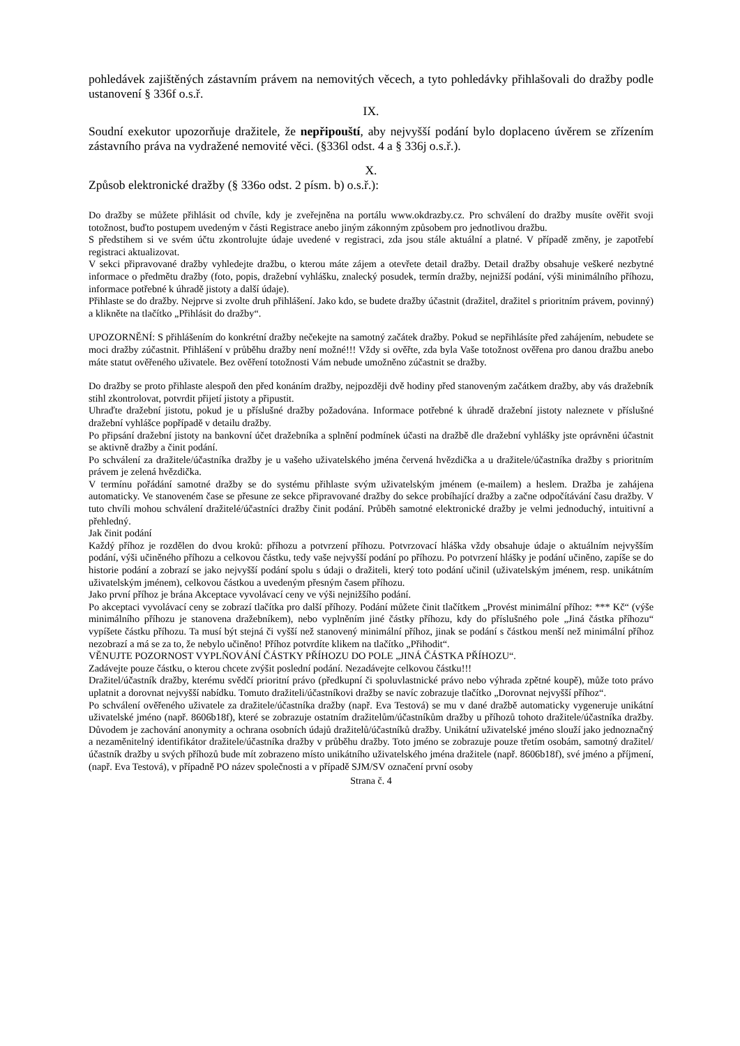pohledávek zajištěných zástavním právem na nemovitých věcech, a tyto pohledávky přihlašovali do dražby podle ustanovení § 336f o.s.ř.
IX.
Soudní exekutor upozorňuje dražitele, že nepřipouští, aby nejvyšší podání bylo doplaceno úvěrem se zřízením zástavního práva na vydražené nemovité věci. (§336l odst. 4 a § 336j o.s.ř.).
X.
Způsob elektronické dražby (§ 336o odst. 2 písm. b) o.s.ř.):
Do dražby se můžete přihlásit od chvíle, kdy je zveřejněna na portálu www.okdrazby.cz. Pro schválení do dražby musíte ověřit svoji totožnost, buďto postupem uvedeným v části Registrace anebo jiným zákonným způsobem pro jednotlivou dražbu.
S předstihem si ve svém účtu zkontrolujte údaje uvedené v registraci, zda jsou stále aktuální a platné. V případě změny, je zapotřebí registraci aktualizovat.
V sekci připravované dražby vyhledejte dražbu, o kterou máte zájem a otevřete detail dražby. Detail dražby obsahuje veškeré nezbytné informace o předmětu dražby (foto, popis, dražební vyhlášku, znalecký posudek, termín dražby, nejnižší podání, výši minimálního příhozu, informace potřebné k úhradě jistoty a další údaje).
Přihlaste se do dražby. Nejprve si zvolte druh přihlášení. Jako kdo, se budete dražby účastnit (dražitel, dražitel s prioritním právem, povinný) a klikněte na tlačítko „Přihlásit do dražby“.
UPOZORNĚNÍ: S přihlášením do konkrétní dražby nečekejte na samotný začátek dražby. Pokud se nepřihlásíte před zahájením, nebudete se moci dražby zúčastnit. Přihlášení v průběhu dražby není možné!!! Vždy si ověřte, zda byla Vaše totožnost ověřena pro danou dražbu anebo máte statut ověřeného uživatele. Bez ověření totožnosti Vám nebude umožněno zúčastnit se dražby.
Do dražby se proto přihlaste alespoň den před konáním dražby, nejpozději dvě hodiny před stanoveným začátkem dražby, aby vás dražebník stihl zkontrolovat, potvrdit přijetí jistoty a připustit.
Uhraďte dražební jistotu, pokud je u příslušné dražby požadována. Informace potřebné k úhradě dražební jistoty naleznete v příslušné dražební vyhlášce popřípadě v detailu dražby.
Po připsání dražební jistoty na bankovní účet dražebníka a splnění podmínek účasti na dražbě dle dražební vyhlášky jste oprávněni účastnit se aktivně dražby a činit podání.
Po schválení za dražitele/účastníka dražby je u vašeho uživatelského jména červená hvězdička a u dražitele/účastníka dražby s prioritním právem je zelená hvězdička.
V termínu pořádání samotné dražby se do systému přihlaste svým uživatelským jménem (e-mailem) a heslem. Dražba je zahájena automaticky. Ve stanoveném čase se přesune ze sekce připravované dražby do sekce probíhající dražby a začne odpočítávání času dražby. V tuto chvíli mohou schválení dražitelé/účastníci dražby činit podání. Průběh samotné elektronické dražby je velmi jednoduchý, intuitivní a přehledný.
Jak činit podání
Každý příhoz je rozdělen do dvou kroků: příhozu a potvrzení příhozu. Potvrzovací hláška vždy obsahuje údaje o aktuálním nejvyšším podání, výši učiněného příhozu a celkovou částku, tedy vaše nejvyšší podání po příhozu. Po potvrzení hlášky je podání učiněno, zapíše se do historie podání a zobrazí se jako nejvyšší podání spolu s údaji o dražiteli, který toto podání učinil (uživatelským jménem, resp. unikátním uživatelským jménem), celkovou částkou a uvedeným přesným časem příhozu.
Jako první příhoz je brána Akceptace vyvolávací ceny ve výši nejnižšího podání.
Po akceptaci vyvolávací ceny se zobrazí tlačítka pro další příhozy. Podání můžete činit tlačítkem „Provést minimální příhoz: *** Kč“ (výše minimálního příhozu je stanovena dražebníkem), nebo vyplněním jiné částky příhozu, kdy do příslušného pole „Jiná částka příhozu“ vypíšete částku příhozu. Ta musí být stejná či vyšší než stanovený minimální příhoz, jinak se podání s částkou menší než minimální příhoz nezobrazí a má se za to, že nebylo učiněno! Příhoz potvrdíte klikem na tlačítko „Přihodit“.
VĚNUJTE POZORNOST VYPLŇOVÁNÍ ČÁSTKY PŘÍHOZU DO POLE „JINÁ ČÁSTKA PŘÍHOZU“.
Zadávejte pouze částku, o kterou chcete zvýšit poslední podání. Nezadávejte celkovou částku!!!
Dražitel/účastník dražby, kterému svědčí prioritní právo (předkupní či spoluvlastnické právo nebo výhrada zpětné koupě), může toto právo uplatnit a dorovnat nejvyšší nabídku. Tomuto dražiteli/účastníkovi dražby se navíc zobrazuje tlačítko „Dorovnat nejvyšší příhoz“.
Po schválení ověřeného uživatele za dražitele/účastníka dražby (např. Eva Testová) se mu v dané dražbě automaticky vygeneruje unikátní uživatelské jméno (např. 8606b18f), které se zobrazuje ostatním dražitelům/účastníkům dražby u příhozů tohoto dražitele/účastníka dražby. Důvodem je zachování anonymity a ochrana osobních údajů dražitelů/účastníků dražby. Unikátní uživatelské jméno slouží jako jednoznačný a nezaměnitelný identifikátor dražitele/účastníka dražby v průběhu dražby. Toto jméno se zobrazuje pouze třetím osobám, samotný dražitel/účastník dražby u svých příhozů bude mít zobrazeno místo unikátního uživatelského jména dražitele (např. 8606b18f), své jméno a příjmení, (např. Eva Testová), v případně PO název společnosti a v případě SJM/SV označení první osoby
Strana č. 4